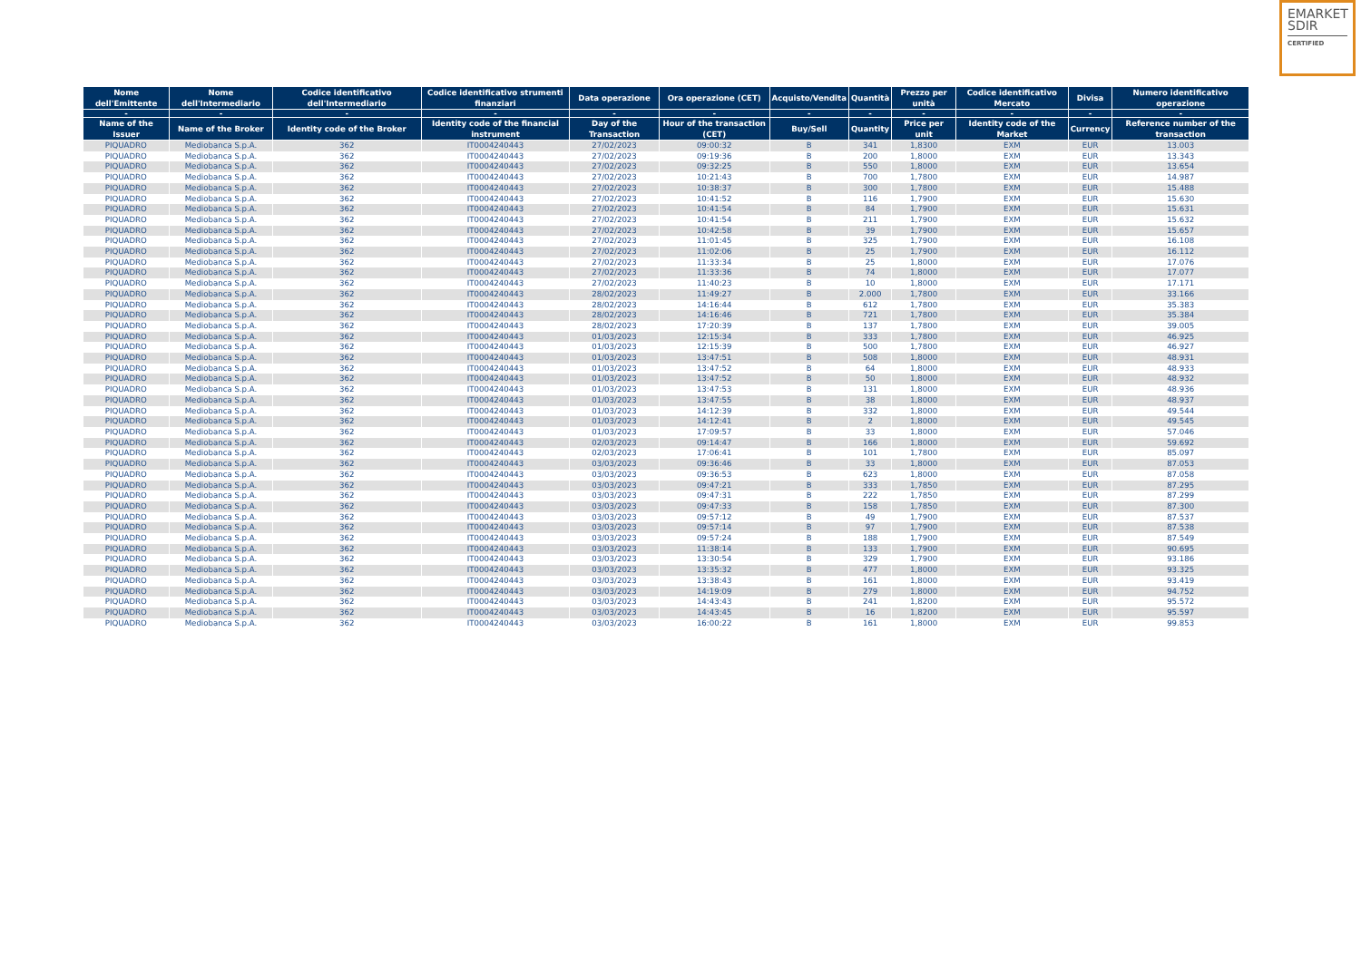EMARKET
SDIR
CERTIFIED
| Nome dell'Emittente | Nome dell'Intermediario | Codice identificativo dell'Intermediario | Codice identificativo strumenti finanziari | Data operazione | Ora operazione (CET) | Acquisto/Vendita | Quantità | Prezzo per unità | Codice identificativo Mercato | Divisa | Numero identificativo operazione |
| --- | --- | --- | --- | --- | --- | --- | --- | --- | --- | --- | --- |
| - | - | - | - | - | - | - | - | - | - | - | - |
| Name of the Issuer | Name of the Broker | Identity code of the Broker | Identity code of the financial instrument | Day of the Transaction | Hour of the transaction (CET) | Buy/Sell | Quantity | Price per unit | Identity code of the Market | Currency | Reference number of the transaction |
| PIQUADRO | Mediobanca S.p.A. | 362 | IT0004240443 | 27/02/2023 | 09:00:32 | B | 341 | 1,8300 | EXM | EUR | 13.003 |
| PIQUADRO | Mediobanca S.p.A. | 362 | IT0004240443 | 27/02/2023 | 09:19:36 | B | 200 | 1,8000 | EXM | EUR | 13.343 |
| PIQUADRO | Mediobanca S.p.A. | 362 | IT0004240443 | 27/02/2023 | 09:32:25 | B | 550 | 1,8000 | EXM | EUR | 13.654 |
| PIQUADRO | Mediobanca S.p.A. | 362 | IT0004240443 | 27/02/2023 | 10:21:43 | B | 700 | 1,7800 | EXM | EUR | 14.987 |
| PIQUADRO | Mediobanca S.p.A. | 362 | IT0004240443 | 27/02/2023 | 10:38:37 | B | 300 | 1,7800 | EXM | EUR | 15.488 |
| PIQUADRO | Mediobanca S.p.A. | 362 | IT0004240443 | 27/02/2023 | 10:41:52 | B | 116 | 1,7900 | EXM | EUR | 15.630 |
| PIQUADRO | Mediobanca S.p.A. | 362 | IT0004240443 | 27/02/2023 | 10:41:54 | B | 84 | 1,7900 | EXM | EUR | 15.631 |
| PIQUADRO | Mediobanca S.p.A. | 362 | IT0004240443 | 27/02/2023 | 10:41:54 | B | 211 | 1,7900 | EXM | EUR | 15.632 |
| PIQUADRO | Mediobanca S.p.A. | 362 | IT0004240443 | 27/02/2023 | 10:42:58 | B | 39 | 1,7900 | EXM | EUR | 15.657 |
| PIQUADRO | Mediobanca S.p.A. | 362 | IT0004240443 | 27/02/2023 | 11:01:45 | B | 325 | 1,7900 | EXM | EUR | 16.108 |
| PIQUADRO | Mediobanca S.p.A. | 362 | IT0004240443 | 27/02/2023 | 11:02:06 | B | 25 | 1,7900 | EXM | EUR | 16.112 |
| PIQUADRO | Mediobanca S.p.A. | 362 | IT0004240443 | 27/02/2023 | 11:33:34 | B | 25 | 1,8000 | EXM | EUR | 17.076 |
| PIQUADRO | Mediobanca S.p.A. | 362 | IT0004240443 | 27/02/2023 | 11:33:36 | B | 74 | 1,8000 | EXM | EUR | 17.077 |
| PIQUADRO | Mediobanca S.p.A. | 362 | IT0004240443 | 27/02/2023 | 11:40:23 | B | 10 | 1,8000 | EXM | EUR | 17.171 |
| PIQUADRO | Mediobanca S.p.A. | 362 | IT0004240443 | 28/02/2023 | 11:49:27 | B | 2.000 | 1,7800 | EXM | EUR | 33.166 |
| PIQUADRO | Mediobanca S.p.A. | 362 | IT0004240443 | 28/02/2023 | 14:16:44 | B | 612 | 1,7800 | EXM | EUR | 35.383 |
| PIQUADRO | Mediobanca S.p.A. | 362 | IT0004240443 | 28/02/2023 | 14:16:46 | B | 721 | 1,7800 | EXM | EUR | 35.384 |
| PIQUADRO | Mediobanca S.p.A. | 362 | IT0004240443 | 28/02/2023 | 17:20:39 | B | 137 | 1,7800 | EXM | EUR | 39.005 |
| PIQUADRO | Mediobanca S.p.A. | 362 | IT0004240443 | 01/03/2023 | 12:15:34 | B | 333 | 1,7800 | EXM | EUR | 46.925 |
| PIQUADRO | Mediobanca S.p.A. | 362 | IT0004240443 | 01/03/2023 | 12:15:39 | B | 500 | 1,7800 | EXM | EUR | 46.927 |
| PIQUADRO | Mediobanca S.p.A. | 362 | IT0004240443 | 01/03/2023 | 13:47:51 | B | 508 | 1,8000 | EXM | EUR | 48.931 |
| PIQUADRO | Mediobanca S.p.A. | 362 | IT0004240443 | 01/03/2023 | 13:47:52 | B | 64 | 1,8000 | EXM | EUR | 48.933 |
| PIQUADRO | Mediobanca S.p.A. | 362 | IT0004240443 | 01/03/2023 | 13:47:52 | B | 50 | 1,8000 | EXM | EUR | 48.932 |
| PIQUADRO | Mediobanca S.p.A. | 362 | IT0004240443 | 01/03/2023 | 13:47:53 | B | 131 | 1,8000 | EXM | EUR | 48.936 |
| PIQUADRO | Mediobanca S.p.A. | 362 | IT0004240443 | 01/03/2023 | 13:47:55 | B | 38 | 1,8000 | EXM | EUR | 48.937 |
| PIQUADRO | Mediobanca S.p.A. | 362 | IT0004240443 | 01/03/2023 | 14:12:39 | B | 332 | 1,8000 | EXM | EUR | 49.544 |
| PIQUADRO | Mediobanca S.p.A. | 362 | IT0004240443 | 01/03/2023 | 14:12:41 | B | 2 | 1,8000 | EXM | EUR | 49.545 |
| PIQUADRO | Mediobanca S.p.A. | 362 | IT0004240443 | 01/03/2023 | 17:09:57 | B | 33 | 1,8000 | EXM | EUR | 57.046 |
| PIQUADRO | Mediobanca S.p.A. | 362 | IT0004240443 | 02/03/2023 | 09:14:47 | B | 166 | 1,8000 | EXM | EUR | 59.692 |
| PIQUADRO | Mediobanca S.p.A. | 362 | IT0004240443 | 02/03/2023 | 17:06:41 | B | 101 | 1,7800 | EXM | EUR | 85.097 |
| PIQUADRO | Mediobanca S.p.A. | 362 | IT0004240443 | 03/03/2023 | 09:36:46 | B | 33 | 1,8000 | EXM | EUR | 87.053 |
| PIQUADRO | Mediobanca S.p.A. | 362 | IT0004240443 | 03/03/2023 | 09:36:53 | B | 623 | 1,8000 | EXM | EUR | 87.058 |
| PIQUADRO | Mediobanca S.p.A. | 362 | IT0004240443 | 03/03/2023 | 09:47:21 | B | 333 | 1,7850 | EXM | EUR | 87.295 |
| PIQUADRO | Mediobanca S.p.A. | 362 | IT0004240443 | 03/03/2023 | 09:47:31 | B | 222 | 1,7850 | EXM | EUR | 87.299 |
| PIQUADRO | Mediobanca S.p.A. | 362 | IT0004240443 | 03/03/2023 | 09:47:33 | B | 158 | 1,7850 | EXM | EUR | 87.300 |
| PIQUADRO | Mediobanca S.p.A. | 362 | IT0004240443 | 03/03/2023 | 09:57:12 | B | 49 | 1,7900 | EXM | EUR | 87.537 |
| PIQUADRO | Mediobanca S.p.A. | 362 | IT0004240443 | 03/03/2023 | 09:57:14 | B | 97 | 1,7900 | EXM | EUR | 87.538 |
| PIQUADRO | Mediobanca S.p.A. | 362 | IT0004240443 | 03/03/2023 | 09:57:24 | B | 188 | 1,7900 | EXM | EUR | 87.549 |
| PIQUADRO | Mediobanca S.p.A. | 362 | IT0004240443 | 03/03/2023 | 11:38:14 | B | 133 | 1,7900 | EXM | EUR | 90.695 |
| PIQUADRO | Mediobanca S.p.A. | 362 | IT0004240443 | 03/03/2023 | 13:30:54 | B | 329 | 1,7900 | EXM | EUR | 93.186 |
| PIQUADRO | Mediobanca S.p.A. | 362 | IT0004240443 | 03/03/2023 | 13:35:32 | B | 477 | 1,8000 | EXM | EUR | 93.325 |
| PIQUADRO | Mediobanca S.p.A. | 362 | IT0004240443 | 03/03/2023 | 13:38:43 | B | 161 | 1,8000 | EXM | EUR | 93.419 |
| PIQUADRO | Mediobanca S.p.A. | 362 | IT0004240443 | 03/03/2023 | 14:19:09 | B | 279 | 1,8000 | EXM | EUR | 94.752 |
| PIQUADRO | Mediobanca S.p.A. | 362 | IT0004240443 | 03/03/2023 | 14:43:43 | B | 241 | 1,8200 | EXM | EUR | 95.572 |
| PIQUADRO | Mediobanca S.p.A. | 362 | IT0004240443 | 03/03/2023 | 14:43:45 | B | 16 | 1,8200 | EXM | EUR | 95.597 |
| PIQUADRO | Mediobanca S.p.A. | 362 | IT0004240443 | 03/03/2023 | 16:00:22 | B | 161 | 1,8000 | EXM | EUR | 99.853 |